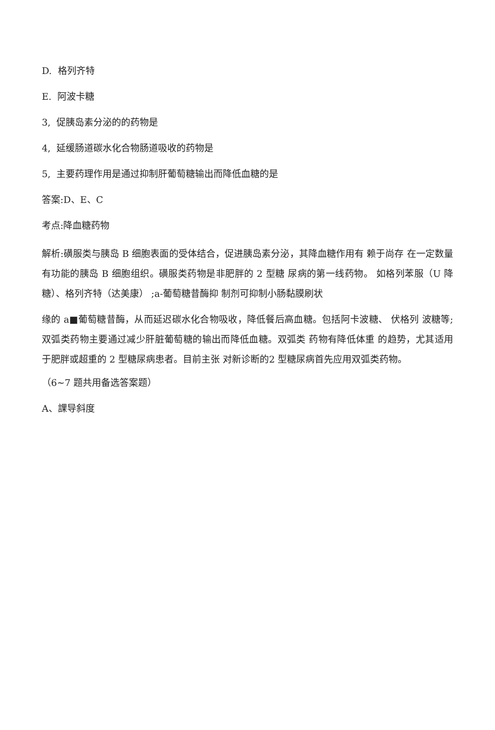D. 格列齐特
E. 阿波卡糖
3, 促胰岛素分泌的的药物是
4, 延缓肠道碳水化合物肠道吸收的药物是
5, 主要药理作用是通过抑制肝葡萄糖输出而降低血糖的是
答案:D、E、C
考点:降血糖药物
解析:磺服类与胰岛 B 细胞表面的受体结合，促进胰岛素分泌，其降血糖作用有 赖于尚存 在一定数量有功能的胰岛 B 细胞组织。磺服类药物是非肥胖的 2 型糖 尿病的第一线药物。 如格列苯服（U 降糖）、格列齐特（达美康） ;a-葡萄糖昔酶抑 制剂可抑制小肠黏膜刷状
缘的 a■葡萄糖昔酶，从而延迟碳水化合物吸收，降低餐后高血糖。包括阿卡波糖、 伏格列 波糖等;双弧类药物主要通过减少肝脏葡萄糖的输出而降低血糖。双弧类 药物有降低体重 的趋势，尤其适用于肥胖或超重的 2 型糖尿病患者。目前主张 对新诊断的2 型糖尿病首先应用双弧类药物。
（6~7 题共用备选答案题）
A、課导斜度